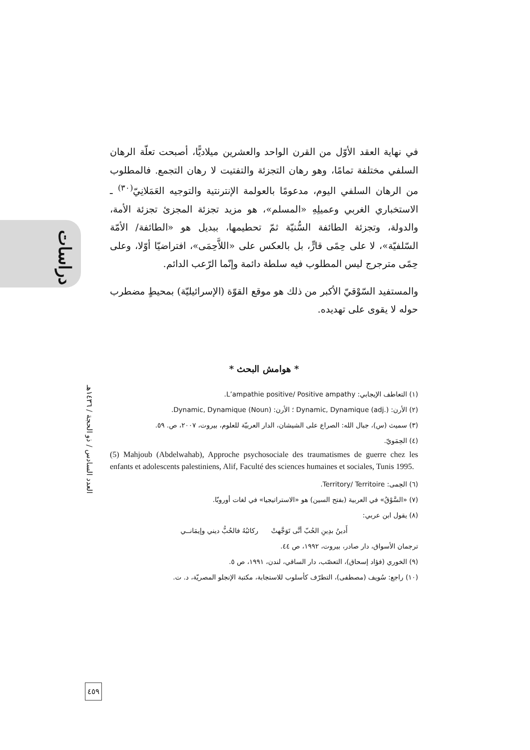دراسات
العدد السادس / ذو الحجة / ١٤٣٦هـ
٤٥٩
في نهاية العقد الأوّل من القرن الواحد والعشرين ميلاديًّا، أصبحت تعلّة الرهان السلفي مختلفة تمامًا، وهو رهان التجزئة والتفتيت لا رهان التجمع. فالمطلوب من الرهان السلفي اليوم، مدعومًا بالعولمة الإنترنتية والتوجيه العَمَلانِيّ<sup>(٣٠)</sup> ـ الاستخباري الغربي وعميلِهِ «المسلم»، هو مزيد تجزئة المجزئ تجزئة الأمة، والدولة، وتجزئة الطائفة السُّنيّة ثمّ تحطيمها، ببديل هو «الطائفة/ الأمّة السّلفيّة»، لا على حِمًى قارٍّ، بل بالعكس على «اللاَّحِمَى»، افتراضيّا أوّلا، وعلى حِمًى مترجرج ليس المطلوب فيه سلطة دائمة وإنّما الرّعب الدائم.
والمستفيد السّوْقيّ الأكبر من ذلك هو موقع القوّة (الإسرائيليّة) بمحيطٍ مضطرب حوله لا يقوى على تهديده.
* هوامش البحث *
(١) التعاطف الإيجابي: L’ampathie positive/ Positive ampathy.
(٢) الأرن: Dynamic, Dynamique (adj.) ؛ الأرن: Dynamic, Dynamique (Noun).
(٣) سميث (س)، جبال الله: الصراع على الشيشان، الدار العربيّة للعلوم، بيروت، ٢٠٠٧، ص. ٥٩.
(٤) الحِمَويّ.
(5) Mahjoub (Abdelwahab), Approche psychosociale des traumatismes de guerre chez les enfants et adolescents palestiniens, Alif, Faculté des sciences humaines et sociales, Tunis 1995.
(٦) الحِمى: Territory/ Territoire.
(٧) «السَّوْقُ» في العربية (بفتح السين) هو «الاستراتيجيا» في لغات أوروبّا.
(٨) يقول ابن عربي:
أَدينُ بدِينِ الحُبّ أنَّى تَوَجَّهتْ ركائبُهُ فالحُبُّ ديني وإيمَانــي
ترجمان الأسواق، دار صادر، بيروت، ١٩٩٢، ص ٤٤.
(٩) الخوري (فؤاد إسحاق)، التعصّب، دار الساقي، لندن، ١٩٩١، ص ٥.
(١٠) راجع: سُويف (مصطفى)، التطرّف كأسلوب للاستجابة، مكتبة الإنجلو المصريّة، د. ت.